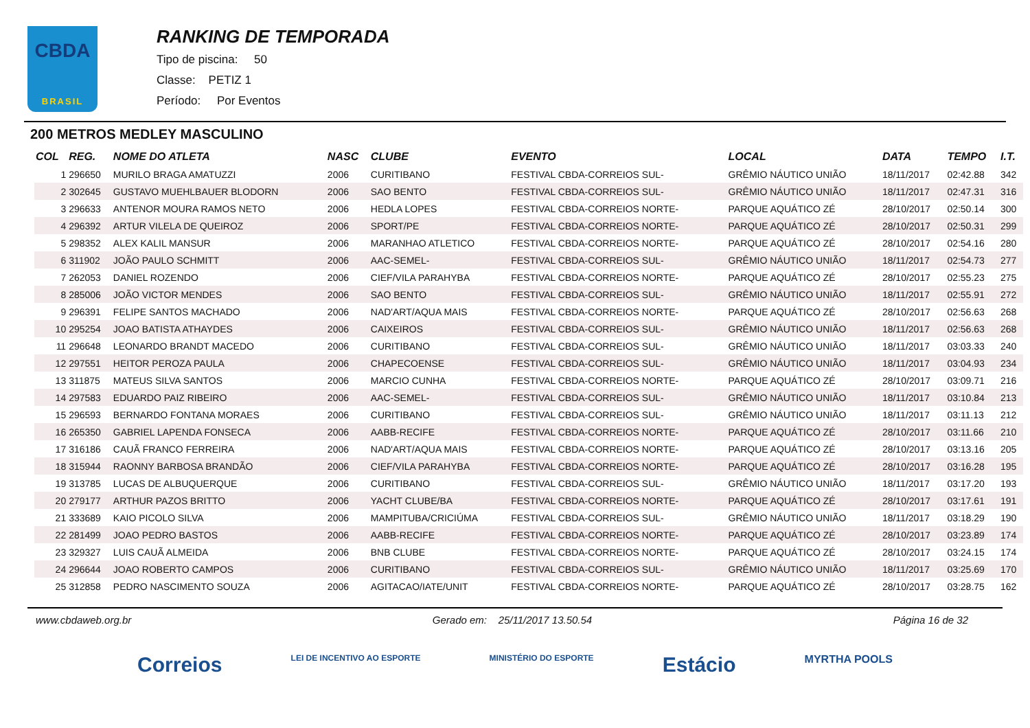CBDA
BRASIL
RANKING DE TEMPORADA
Tipo de piscina: 50
Classe: PETIZ 1
Período: Por Eventos
200 METROS MEDLEY MASCULINO
| COL | REG. | NOME DO ATLETA | NASC | CLUBE | EVENTO | LOCAL | DATA | TEMPO | I.T. |
| --- | --- | --- | --- | --- | --- | --- | --- | --- | --- |
| 1 | 296650 | MURILO BRAGA AMATUZZI | 2006 | CURITIBANO | FESTIVAL CBDA-CORREIOS SUL- | GRÊMIO NÁUTICO UNIÃO | 18/11/2017 | 02:42.88 | 342 |
| 2 | 302645 | GUSTAVO MUEHLBAUER BLODORN | 2006 | SAO BENTO | FESTIVAL CBDA-CORREIOS SUL- | GRÊMIO NÁUTICO UNIÃO | 18/11/2017 | 02:47.31 | 316 |
| 3 | 296633 | ANTENOR MOURA RAMOS NETO | 2006 | HEDLA LOPES | FESTIVAL CBDA-CORREIOS NORTE- | PARQUE AQUÁTICO ZÉ | 28/10/2017 | 02:50.14 | 300 |
| 4 | 296392 | ARTUR VILELA DE QUEIROZ | 2006 | SPORT/PE | FESTIVAL CBDA-CORREIOS NORTE- | PARQUE AQUÁTICO ZÉ | 28/10/2017 | 02:50.31 | 299 |
| 5 | 298352 | ALEX KALIL MANSUR | 2006 | MARANHAO ATLETICO | FESTIVAL CBDA-CORREIOS NORTE- | PARQUE AQUÁTICO ZÉ | 28/10/2017 | 02:54.16 | 280 |
| 6 | 311902 | JOÃO PAULO SCHMITT | 2006 | AAC-SEMEL- | FESTIVAL CBDA-CORREIOS SUL- | GRÊMIO NÁUTICO UNIÃO | 18/11/2017 | 02:54.73 | 277 |
| 7 | 262053 | DANIEL ROZENDO | 2006 | CIEF/VILA PARAHYBA | FESTIVAL CBDA-CORREIOS NORTE- | PARQUE AQUÁTICO ZÉ | 28/10/2017 | 02:55.23 | 275 |
| 8 | 285006 | JOÃO VICTOR MENDES | 2006 | SAO BENTO | FESTIVAL CBDA-CORREIOS SUL- | GRÊMIO NÁUTICO UNIÃO | 18/11/2017 | 02:55.91 | 272 |
| 9 | 296391 | FELIPE SANTOS MACHADO | 2006 | NAD'ART/AQUA MAIS | FESTIVAL CBDA-CORREIOS NORTE- | PARQUE AQUÁTICO ZÉ | 28/10/2017 | 02:56.63 | 268 |
| 10 | 295254 | JOAO BATISTA ATHAYDES | 2006 | CAIXEIROS | FESTIVAL CBDA-CORREIOS SUL- | GRÊMIO NÁUTICO UNIÃO | 18/11/2017 | 02:56.63 | 268 |
| 11 | 296648 | LEONARDO BRANDT MACEDO | 2006 | CURITIBANO | FESTIVAL CBDA-CORREIOS SUL- | GRÊMIO NÁUTICO UNIÃO | 18/11/2017 | 03:03.33 | 240 |
| 12 | 297551 | HEITOR PEROZA PAULA | 2006 | CHAPECOENSE | FESTIVAL CBDA-CORREIOS SUL- | GRÊMIO NÁUTICO UNIÃO | 18/11/2017 | 03:04.93 | 234 |
| 13 | 311875 | MATEUS SILVA SANTOS | 2006 | MARCIO CUNHA | FESTIVAL CBDA-CORREIOS NORTE- | PARQUE AQUÁTICO ZÉ | 28/10/2017 | 03:09.71 | 216 |
| 14 | 297583 | EDUARDO PAIZ RIBEIRO | 2006 | AAC-SEMEL- | FESTIVAL CBDA-CORREIOS SUL- | GRÊMIO NÁUTICO UNIÃO | 18/11/2017 | 03:10.84 | 213 |
| 15 | 296593 | BERNARDO FONTANA MORAES | 2006 | CURITIBANO | FESTIVAL CBDA-CORREIOS SUL- | GRÊMIO NÁUTICO UNIÃO | 18/11/2017 | 03:11.13 | 212 |
| 16 | 265350 | GABRIEL LAPENDA FONSECA | 2006 | AABB-RECIFE | FESTIVAL CBDA-CORREIOS NORTE- | PARQUE AQUÁTICO ZÉ | 28/10/2017 | 03:11.66 | 210 |
| 17 | 316186 | CAUÃ FRANCO FERREIRA | 2006 | NAD'ART/AQUA MAIS | FESTIVAL CBDA-CORREIOS NORTE- | PARQUE AQUÁTICO ZÉ | 28/10/2017 | 03:13.16 | 205 |
| 18 | 315944 | RAONNY BARBOSA BRANDÃO | 2006 | CIEF/VILA PARAHYBA | FESTIVAL CBDA-CORREIOS NORTE- | PARQUE AQUÁTICO ZÉ | 28/10/2017 | 03:16.28 | 195 |
| 19 | 313785 | LUCAS DE ALBUQUERQUE | 2006 | CURITIBANO | FESTIVAL CBDA-CORREIOS SUL- | GRÊMIO NÁUTICO UNIÃO | 18/11/2017 | 03:17.20 | 193 |
| 20 | 279177 | ARTHUR PAZOS BRITTO | 2006 | YACHT CLUBE/BA | FESTIVAL CBDA-CORREIOS NORTE- | PARQUE AQUÁTICO ZÉ | 28/10/2017 | 03:17.61 | 191 |
| 21 | 333689 | KAIO PICOLO SILVA | 2006 | MAMPITUBA/CRICIÚMA | FESTIVAL CBDA-CORREIOS SUL- | GRÊMIO NÁUTICO UNIÃO | 18/11/2017 | 03:18.29 | 190 |
| 22 | 281499 | JOAO PEDRO BASTOS | 2006 | AABB-RECIFE | FESTIVAL CBDA-CORREIOS NORTE- | PARQUE AQUÁTICO ZÉ | 28/10/2017 | 03:23.89 | 174 |
| 23 | 329327 | LUIS CAUÃ ALMEIDA | 2006 | BNB CLUBE | FESTIVAL CBDA-CORREIOS NORTE- | PARQUE AQUÁTICO ZÉ | 28/10/2017 | 03:24.15 | 174 |
| 24 | 296644 | JOAO ROBERTO CAMPOS | 2006 | CURITIBANO | FESTIVAL CBDA-CORREIOS SUL- | GRÊMIO NÁUTICO UNIÃO | 18/11/2017 | 03:25.69 | 170 |
| 25 | 312858 | PEDRO NASCIMENTO SOUZA | 2006 | AGITACAO/IATE/UNIT | FESTIVAL CBDA-CORREIOS NORTE- | PARQUE AQUÁTICO ZÉ | 28/10/2017 | 03:28.75 | 162 |
www.cbdaweb.org.br Gerado em: 25/11/2017 13.50.54 Página 16 de 32
Correios LEI DE INCENTIVO AO ESPORTE MINISTÉRIO DO ESPORTE Estácio MYRTHA POOLS